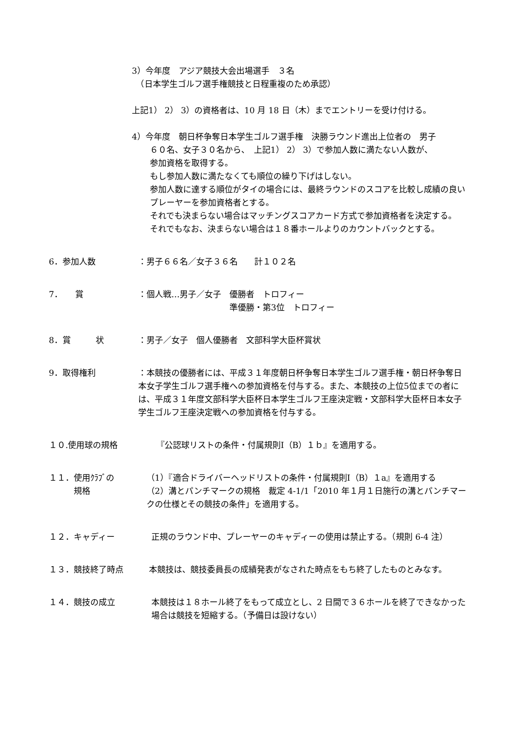3）今年度　アジア競技大会出場選手　３名
　（日本学生ゴルフ選手権競技と日程重複のため承認）
上記1） 2） 3）の資格者は、10 月 18 日（木）までエントリーを受け付ける。
4）今年度　朝日杯争奪日本学生ゴルフ選手権　決勝ラウンド進出上位者の　男子
６０名、女子３０名から、　上記1） 2） 3）で参加人数に満たない人数が、
参加資格を取得する。
もし参加人数に満たなくても順位の繰り下げはしない。
参加人数に達する順位がタイの場合には、最終ラウンドのスコアを比較し成績の良いプレーヤーを参加資格者とする。
それでも決まらない場合はマッチングスコアカード方式で参加資格者を決定する。
それでもなお、決まらない場合は１８番ホールよりのカウントバックとする。
6．参加人数 ：男子６６名／女子３６名　　計１０２名
7．　　賞 ：個人戦…男子／女子　優勝者　トロフィー
　　　　　　　　　　　準優勝・第3位　トロフィー
8．賞　　　状 ：男子／女子　個人優勝者　文部科学大臣杯賞状
9．取得権利 ：本競技の優勝者には、平成３１年度朝日杯争奪日本学生ゴルフ選手権・朝日杯争奪日本女子学生ゴルフ選手権への参加資格を付与する。また、本競技の上位5位までの者には、平成３１年度文部科学大臣杯日本学生ゴルフ王座決定戦・文部科学大臣杯日本女子学生ゴルフ王座決定戦への参加資格を付与する。
１０.使用球の規格 『公認球リストの条件・付属規則Ⅰ（B）１ｂ』を適用する。
１１．使用ｸﾗﾌﾞの
　　　規格 （1）『適合ドライバーヘッドリストの条件・付属規則Ⅰ（B）１a』を適用する
（2）溝とパンチマークの規格　裁定 4-1/1「2010 年１月１日施行の溝とパンチマークの仕様とその競技の条件」を適用する。
１２．キャディー 正規のラウンド中、プレーヤーのキャディーの使用は禁止する。（規則 6-4 注）
１３．競技終了時点 本競技は、競技委員長の成績発表がなされた時点をもち終了したものとみなす。
１４．競技の成立 本競技は１８ホール終了をもって成立とし、2 日間で３６ホールを終了できなかった場合は競技を短縮する。（予備日は設けない）